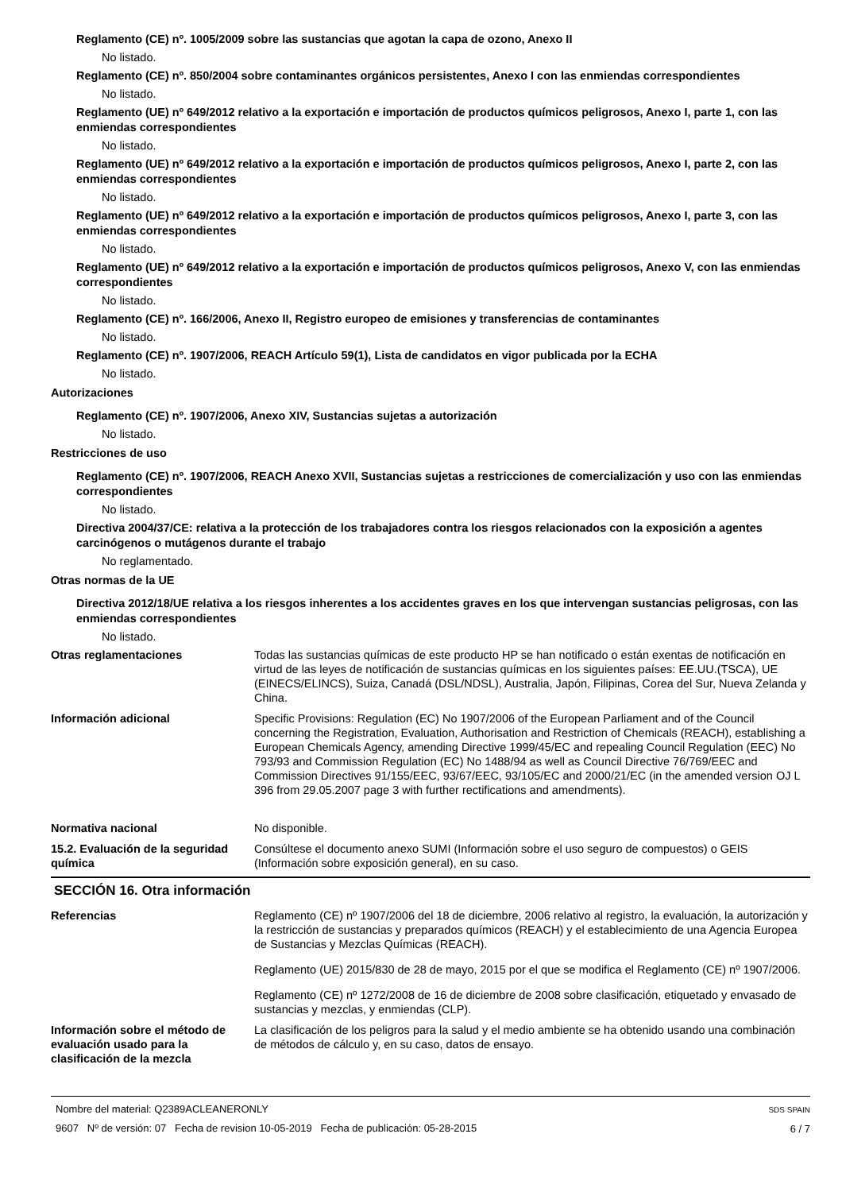Reglamento (CE) nº. 1005/2009 sobre las sustancias que agotan la capa de ozono, Anexo II
No listado.
Reglamento (CE) nº. 850/2004 sobre contaminantes orgánicos persistentes, Anexo I con las enmiendas correspondientes
No listado.
Reglamento (UE) nº 649/2012 relativo a la exportación e importación de productos químicos peligrosos, Anexo I, parte 1, con las enmiendas correspondientes
No listado.
Reglamento (UE) nº 649/2012 relativo a la exportación e importación de productos químicos peligrosos, Anexo I, parte 2, con las enmiendas correspondientes
No listado.
Reglamento (UE) nº 649/2012 relativo a la exportación e importación de productos químicos peligrosos, Anexo I, parte 3, con las enmiendas correspondientes
No listado.
Reglamento (UE) nº 649/2012 relativo a la exportación e importación de productos químicos peligrosos, Anexo V, con las enmiendas correspondientes
No listado.
Reglamento (CE) nº. 166/2006, Anexo II, Registro europeo de emisiones y transferencias de contaminantes
No listado.
Reglamento (CE) nº. 1907/2006, REACH Artículo 59(1), Lista de candidatos en vigor publicada por la ECHA
No listado.
Autorizaciones
Reglamento (CE) nº. 1907/2006, Anexo XIV, Sustancias sujetas a autorización
No listado.
Restricciones de uso
Reglamento (CE) nº. 1907/2006, REACH Anexo XVII, Sustancias sujetas a restricciones de comercialización y uso con las enmiendas correspondientes
No listado.
Directiva 2004/37/CE: relativa a la protección de los trabajadores contra los riesgos relacionados con la exposición a agentes carcinógenos o mutágenos durante el trabajo
No reglamentado.
Otras normas de la UE
Directiva 2012/18/UE relativa a los riesgos inherentes a los accidentes graves en los que intervengan sustancias peligrosas, con las enmiendas correspondientes
No listado.
Otras reglamentaciones Todas las sustancias químicas de este producto HP se han notificado o están exentas de notificación en virtud de las leyes de notificación de sustancias químicas en los siguientes países: EE.UU.(TSCA), UE (EINECS/ELINCS), Suiza, Canadá (DSL/NDSL), Australia, Japón, Filipinas, Corea del Sur, Nueva Zelanda y China.
Información adicional Specific Provisions: Regulation (EC) No 1907/2006 of the European Parliament and of the Council concerning the Registration, Evaluation, Authorisation and Restriction of Chemicals (REACH), establishing a European Chemicals Agency, amending Directive 1999/45/EC and repealing Council Regulation (EEC) No 793/93 and Commission Regulation (EC) No 1488/94 as well as Council Directive 76/769/EEC and Commission Directives 91/155/EEC, 93/67/EEC, 93/105/EC and 2000/21/EC (in the amended version OJ L 396 from 29.05.2007 page 3 with further rectifications and amendments).
Normativa nacional No disponible.
15.2. Evaluación de la seguridad química
Consúltese el documento anexo SUMI (Información sobre el uso seguro de compuestos) o GEIS (Información sobre exposición general), en su caso.
SECCIÓN 16. Otra información
Referencias Reglamento (CE) nº 1907/2006 del 18 de diciembre, 2006 relativo al registro, la evaluación, la autorización y la restricción de sustancias y preparados químicos (REACH) y el establecimiento de una Agencia Europea de Sustancias y Mezclas Químicas (REACH).
Reglamento (UE) 2015/830 de 28 de mayo, 2015 por el que se modifica el Reglamento (CE) nº 1907/2006.
Reglamento (CE) nº 1272/2008 de 16 de diciembre de 2008 sobre clasificación, etiquetado y envasado de sustancias y mezclas, y enmiendas (CLP).
Información sobre el método de evaluación usado para la clasificación de la mezcla
La clasificación de los peligros para la salud y el medio ambiente se ha obtenido usando una combinación de métodos de cálculo y, en su caso, datos de ensayo.
Nombre del material: Q2389ACLEANERONLY
9607 Nº de versión: 07 Fecha de revision 10-05-2019 Fecha de publicación: 05-28-2015
SDS SPAIN
6 / 7